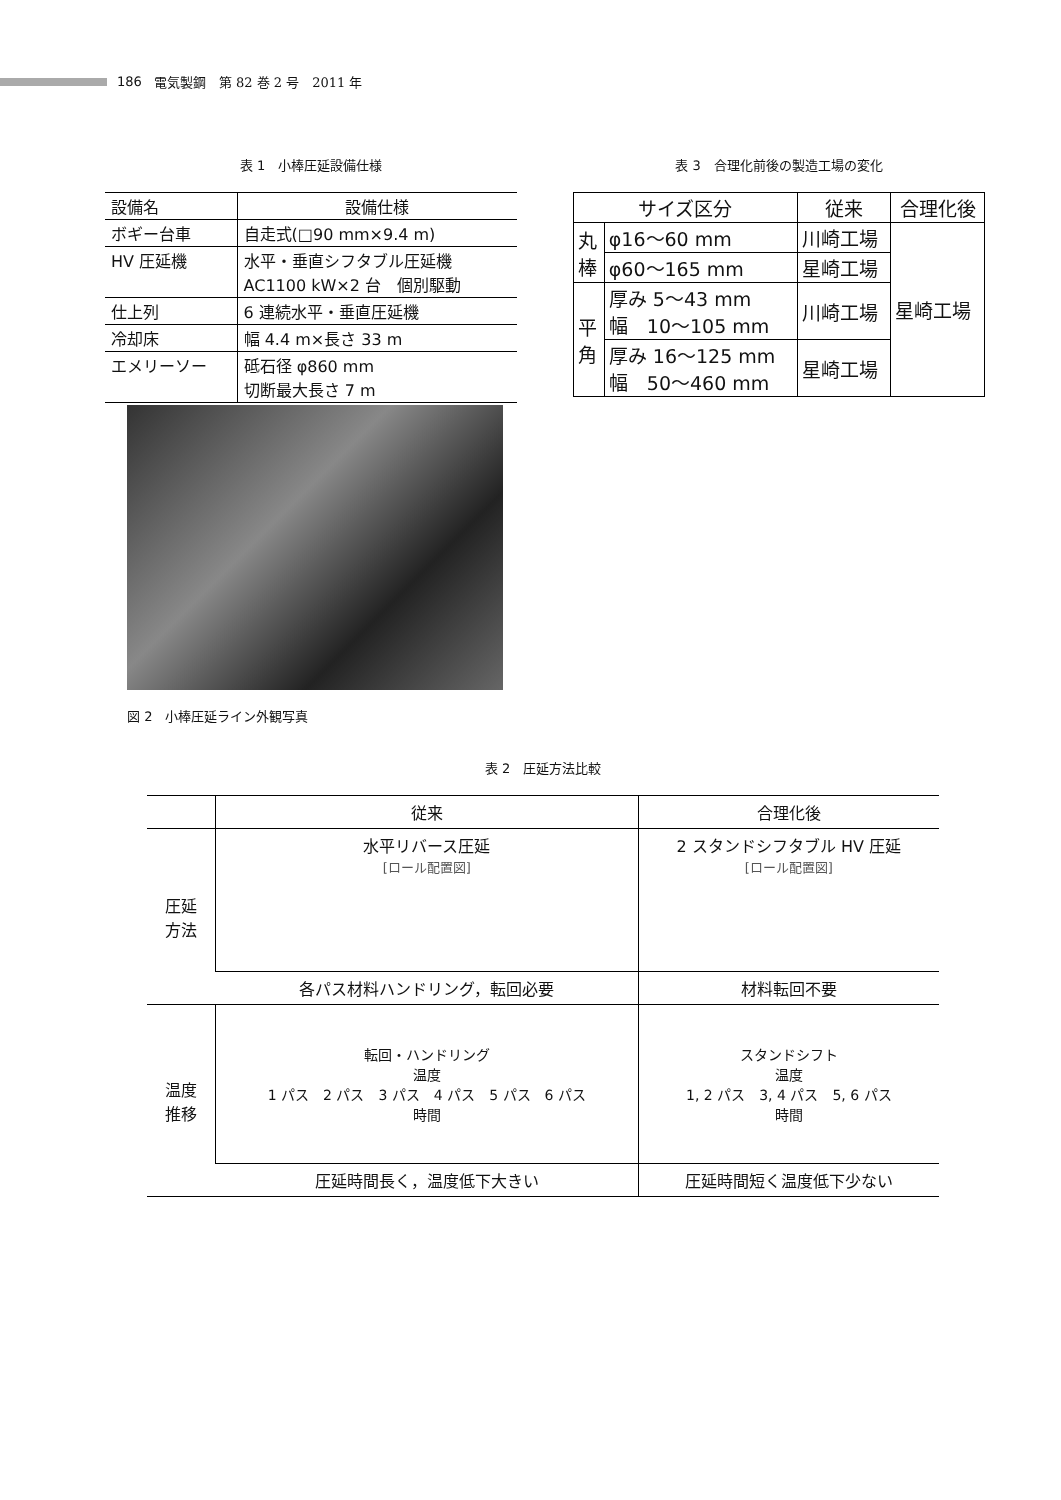186 電気製鋼　第 82 巻 2 号　2011 年
表 1　小棒圧延設備仕様
| 設備名 | 設備仕様 |
| --- | --- |
| ボギー台車 | 自走式(□90 mm×9.4 m) |
| HV 圧延機 | 水平・垂直シフタブル圧延機 AC1100 kW×2 台 個別駆動 |
| 仕上列 | 6 連続水平・垂直圧延機 |
| 冷却床 | 幅 4.4 m×長さ 33 m |
| エメリーソー | 砥石径 φ860 mm 切断最大長さ 7 m |
表 3　合理化前後の製造工場の変化
| サイズ区分 | | 従来 | 合理化後 |
| --- | --- | --- | --- |
| 丸 棒 | φ16〜60 mm | 川崎工場 | 星崎工場 |
| | φ60〜165 mm | 星崎工場 | |
| 平 角 | 厚み 5〜43 mm 幅 10〜105 mm | 川崎工場 | |
| | 厚み 16〜125 mm 幅 50〜460 mm | 星崎工場 | |
図 2　小棒圧延ライン外観写真
表 2　圧延方法比較
| | 従来 | 合理化後 |
| --- | --- | --- |
| 圧延 方法 | 水平リバース圧延 [ロール配置図] | 2 スタンドシフタブル HV 圧延 [ロール配置図] |
| | 各パス材料ハンドリング，転回必要 | 材料転回不要 |
| 温度 推移 | 転回・ハンドリング 温度 1 パス 2 パス 3 パス 4 パス 5 パス 6 パス 時間 | スタンドシフト 温度 1, 2 パス 3, 4 パス 5, 6 パス 時間 |
| | 圧延時間長く，温度低下大きい | 圧延時間短く温度低下少ない |